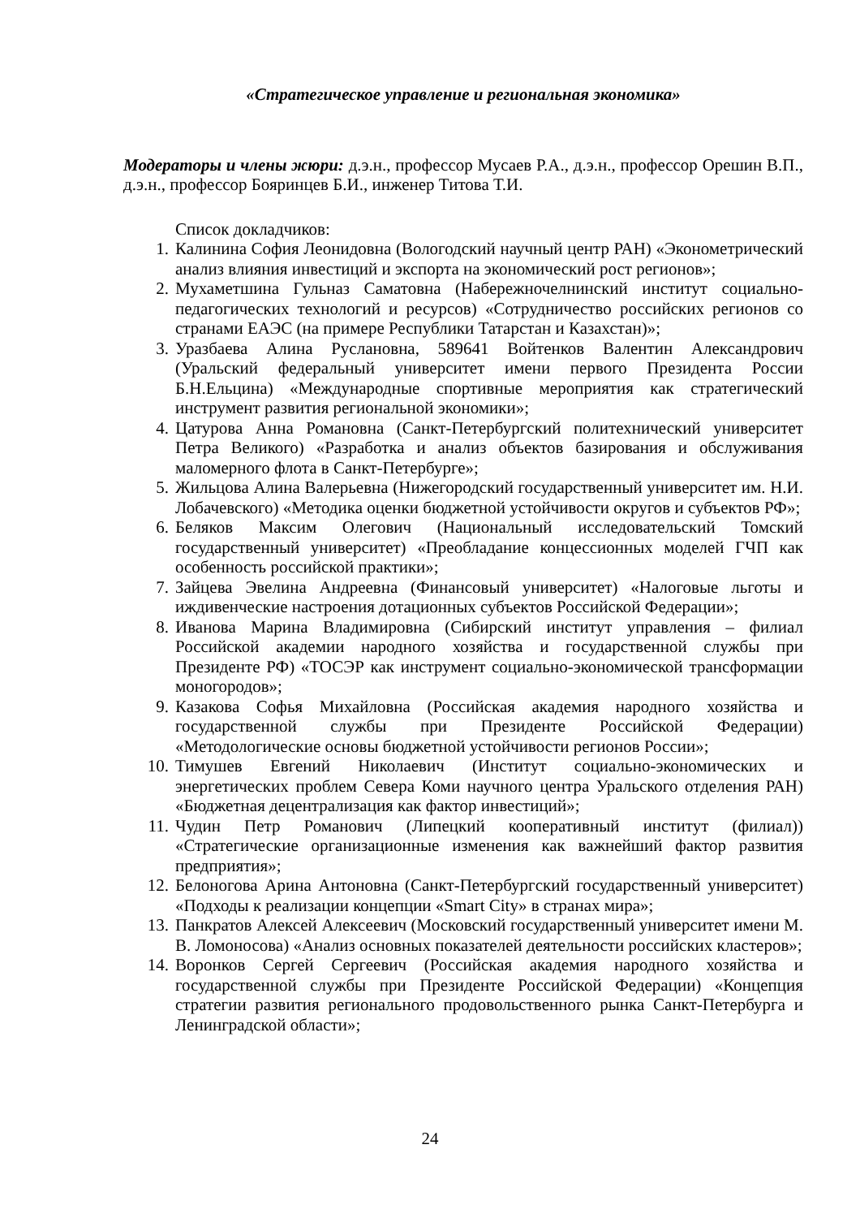«Стратегическое управление и региональная экономика»
Модераторы и члены жюри: д.э.н., профессор Мусаев Р.А., д.э.н., профессор Орешин В.П., д.э.н., профессор Бояринцев Б.И., инженер Титова Т.И.
Список докладчиков:
1. Калинина София Леонидовна (Вологодский научный центр РАН) «Эконометрический анализ влияния инвестиций и экспорта на экономический рост регионов»;
2. Мухаметшина Гульназ Саматовна (Набережночелнинский институт социально-педагогических технологий и ресурсов) «Сотрудничество российских регионов со странами ЕАЭС (на примере Республики Татарстан и Казахстан)»;
3. Уразбаева Алина Руслановна, 589641 Войтенков Валентин Александрович (Уральский федеральный университет имени первого Президента России Б.Н.Ельцина) «Международные спортивные мероприятия как стратегический инструмент развития региональной экономики»;
4. Цатурова Анна Романовна (Санкт-Петербургский политехнический университет Петра Великого) «Разработка и анализ объектов базирования и обслуживания маломерного флота в Санкт-Петербурге»;
5. Жильцова Алина Валерьевна (Нижегородский государственный университет им. Н.И. Лобачевского) «Методика оценки бюджетной устойчивости округов и субъектов РФ»;
6. Беляков Максим Олегович (Национальный исследовательский Томский государственный университет) «Преобладание концессионных моделей ГЧП как особенность российской практики»;
7. Зайцева Эвелина Андреевна (Финансовый университет) «Налоговые льготы и иждивенческие настроения дотационных субъектов Российской Федерации»;
8. Иванова Марина Владимировна (Сибирский институт управления – филиал Российской академии народного хозяйства и государственной службы при Президенте РФ) «ТОСЭР как инструмент социально-экономической трансформации моногородов»;
9. Казакова Софья Михайловна (Российская академия народного хозяйства и государственной службы при Президенте Российской Федерации) «Методологические основы бюджетной устойчивости регионов России»;
10. Тимушев Евгений Николаевич (Институт социально-экономических и энергетических проблем Севера Коми научного центра Уральского отделения РАН) «Бюджетная децентрализация как фактор инвестиций»;
11. Чудин Петр Романович (Липецкий кооперативный институт (филиал)) «Стратегические организационные изменения как важнейший фактор развития предприятия»;
12. Белоногова Арина Антоновна (Санкт-Петербургский государственный университет) «Подходы к реализации концепции «Smart City» в странах мира»;
13. Панкратов Алексей Алексеевич (Московский государственный университет имени М. В. Ломоносова) «Анализ основных показателей деятельности российских кластеров»;
14. Воронков Сергей Сергеевич (Российская академия народного хозяйства и государственной службы при Президенте Российской Федерации) «Концепция стратегии развития регионального продовольственного рынка Санкт-Петербурга и Ленинградской области»;
24